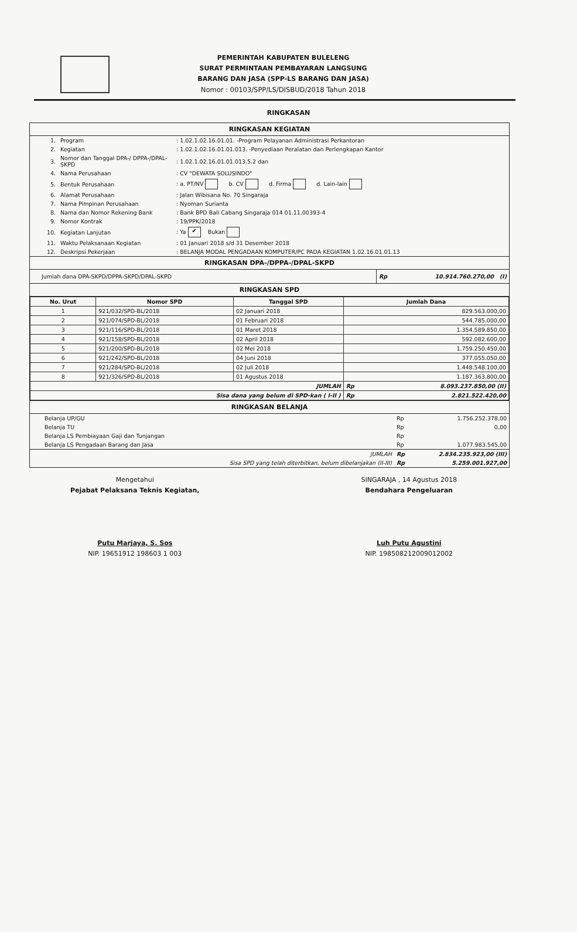PEMERINTAH KABUPATEN BULELENG
SURAT PERMINTAAN PEMBAYARAN LANGSUNG
BARANG DAN JASA (SPP-LS BARANG DAN JASA)
Nomor : 00103/SPP/LS/DISBUD/2018 Tahun 2018
RINGKASAN
RINGKASAN KEGIATAN
| 1. | Program | : 1.02.1.02.16.01.01. -Program Pelayanan Administrasi Perkantoran |
| 2. | Kegiatan | : 1.02.1.02.16.01.01.013. -Penyediaan Peralatan dan Perlengkapan Kantor |
| 3. | Nomor dan Tanggal DPA-/ DPPA-/DPAL-SKPD | : 1.02.1.02.16.01.01.013.5.2 dan |
| 4. | Nama Perusahaan | : CV "DEWATA SOLUSINDO" |
| 5. | Bentuk Perusahaan | : a. PT/NV b. CV d. Firma d. Lain-lain |
| 6. | Alamat Perusahaan | : Jalan Wibisana No. 70 Singaraja |
| 7. | Nama Pimpinan Perusahaan | : Nyoman Surianta |
| 8. | Nama dan Nomor Rekening Bank | : Bank BPD Bali Cabang Singaraja 014 01.11.00393-4 |
| 9. | Nomor Kontrak | : 19/PPK/2018 |
| 10. | Kegiatan Lanjutan | : Ya ✔ Bukan |
| 11. | Waktu Pelaksanaan Kegiatan | : 01 Januari 2018 s/d 31 Desember 2018 |
| 12. | Deskripsi Pekerjaan | : BELANJA MODAL PENGADAAN KOMPUTER/PC PADA KEGIATAN 1.02.16.01.01.13 |
RINGKASAN DPA-/DPPA-/DPAL-SKPD
| Jumlah dana DPA-SKPD/DPPA-SKPD/DPAL-SKPD | Rp | 10.914.760.270,00 (I) |
RINGKASAN SPD
| No. Urut | Nomor SPD | Tanggal SPD | Jumlah Dana |
| --- | --- | --- | --- |
| 1 | 921/032/SPD-BL/2018 | 02 Januari 2018 | 829.563.000,00 |
| 2 | 921/074/SPD-BL/2018 | 01 Februari 2018 | 544.785.000,00 |
| 3 | 921/116/SPD-BL/2018 | 01 Maret 2018 | 1.354.589.850,00 |
| 4 | 921/158/SPD-BL/2018 | 02 April 2018 | 592.082.600,00 |
| 5 | 921/200/SPD-BL/2018 | 02 Mei 2018 | 1.759.250.450,00 |
| 6 | 921/242/SPD-BL/2018 | 04 Juni 2018 | 377.055.050,00 |
| 7 | 921/284/SPD-BL/2018 | 02 Juli 2018 | 1.448.548.100,00 |
| 8 | 921/326/SPD-BL/2018 | 01 Agustus 2018 | 1.187.363.800,00 |
| JUMLAH | | | Rp 8.093.237.850,00 (II) |
| Sisa dana yang belum di SPD-kan ( I-II ) | | | Rp 2.821.522.420,00 |
RINGKASAN BELANJA
| Belanja UP/GU | Rp | 1.756.252.378,00 |
| Belanja TU | Rp | 0,00 |
| Belanja LS Pembiayaan Gaji dan Tunjangan | Rp | |
| Belanja LS Pengadaan Barang dan Jasa | Rp | 1.077.983.545,00 |
| JUMLAH | Rp | 2.834.235.923,00 (III) |
| Sisa SPD yang telah diterbitkan, belum dibelanjakan (II-III) | Rp | 5.259.001.927,00 |
Mengetahui
Pejabat Pelaksana Teknis Kegiatan,
Putu Marjaya, S. Sos
NIP. 19651912 198603 1 003
SINGARAJA , 14 Agustus 2018
Bendahara Pengeluaran
Luh Putu Agustini
NIP. 198508212009012002